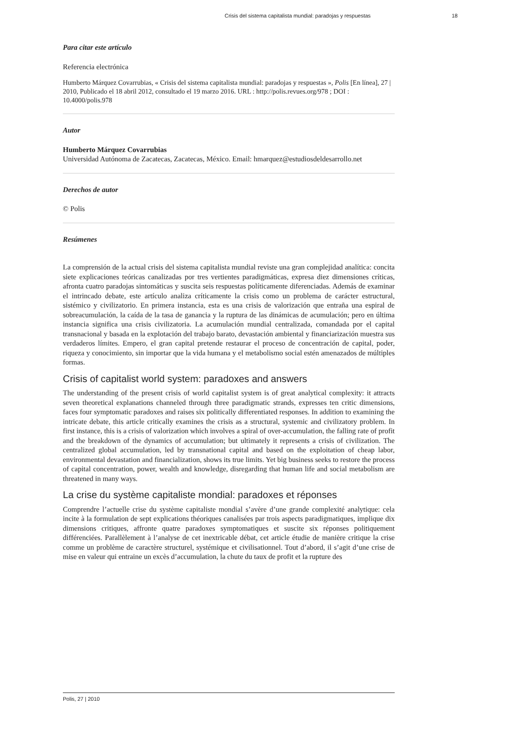Crisis del sistema capitalista mundial: paradojas y respuestas 18
Para citar este artículo
Referencia electrónica
Humberto Márquez Covarrubias, « Crisis del sistema capitalista mundial: paradojas y respuestas », Polis [En línea], 27 | 2010, Publicado el 18 abril 2012, consultado el 19 marzo 2016. URL : http://polis.revues.org/978 ; DOI : 10.4000/polis.978
Autor
Humberto Márquez Covarrubias
Universidad Autónoma de Zacatecas, Zacatecas, México. Email: hmarquez@estudiosdeldesarrollo.net
Derechos de autor
© Polis
Resúmenes
La comprensión de la actual crisis del sistema capitalista mundial reviste una gran complejidad analítica: concita siete explicaciones teóricas canalizadas por tres vertientes paradigmáticas, expresa diez dimensiones críticas, afronta cuatro paradojas sintomáticas y suscita seis respuestas políticamente diferenciadas. Además de examinar el intrincado debate, este artículo analiza críticamente la crisis como un problema de carácter estructural, sistémico y civilizatorio. En primera instancia, esta es una crisis de valorización que entraña una espiral de sobreacumulación, la caída de la tasa de ganancia y la ruptura de las dinámicas de acumulación; pero en última instancia significa una crisis civilizatoria. La acumulación mundial centralizada, comandada por el capital transnacional y basada en la explotación del trabajo barato, devastación ambiental y financiarización muestra sus verdaderos límites. Empero, el gran capital pretende restaurar el proceso de concentración de capital, poder, riqueza y conocimiento, sin importar que la vida humana y el metabolismo social estén amenazados de múltiples formas.
Crisis of capitalist world system: paradoxes and answers
The understanding of the present crisis of world capitalist system is of great analytical complexity: it attracts seven theoretical explanations channeled through three paradigmatic strands, expresses ten critic dimensions, faces four symptomatic paradoxes and raises six politically differentiated responses. In addition to examining the intricate debate, this article critically examines the crisis as a structural, systemic and civilizatory problem. In first instance, this is a crisis of valorization which involves a spiral of over-accumulation, the falling rate of profit and the breakdown of the dynamics of accumulation; but ultimately it represents a crisis of civilization. The centralized global accumulation, led by transnational capital and based on the exploitation of cheap labor, environmental devastation and financialization, shows its true limits. Yet big business seeks to restore the process of capital concentration, power, wealth and knowledge, disregarding that human life and social metabolism are threatened in many ways.
La crise du système capitaliste mondial: paradoxes et réponses
Comprendre l’actuelle crise du système capitaliste mondial s’avère d’une grande complexité analytique: cela incite à la formulation de sept explications théoriques canalisées par trois aspects paradigmatiques, implique dix dimensions critiques, affronte quatre paradoxes symptomatiques et suscite six réponses politiquement différenciées. Parallèlement à l’analyse de cet inextricable débat, cet article étudie de manière critique la crise comme un problème de caractère structurel, systémique et civilisationnel. Tout d’abord, il s’agit d’une crise de mise en valeur qui entraine un excès d’accumulation, la chute du taux de profit et la rupture des
Polis, 27 | 2010